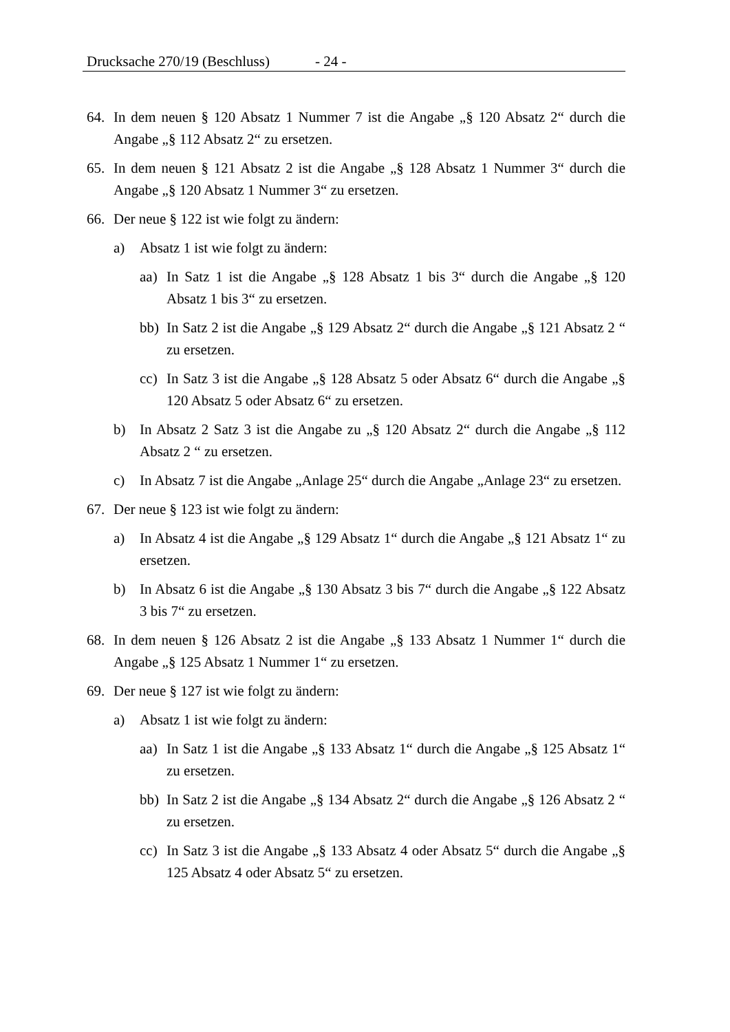Drucksache 270/19 (Beschluss) - 24 -
64. In dem neuen § 120 Absatz 1 Nummer 7 ist die Angabe „§ 120 Absatz 2“ durch die Angabe „§ 112 Absatz 2“ zu ersetzen.
65. In dem neuen § 121 Absatz 2 ist die Angabe „§ 128 Absatz 1 Nummer 3“ durch die Angabe „§ 120 Absatz 1 Nummer 3“ zu ersetzen.
66. Der neue § 122 ist wie folgt zu ändern:
a) Absatz 1 ist wie folgt zu ändern:
aa) In Satz 1 ist die Angabe „§ 128 Absatz 1 bis 3“ durch die Angabe „§ 120 Absatz 1 bis 3“ zu ersetzen.
bb) In Satz 2 ist die Angabe „§ 129 Absatz 2“ durch die Angabe „§ 121 Absatz 2 “ zu ersetzen.
cc) In Satz 3 ist die Angabe „§ 128 Absatz 5 oder Absatz 6“ durch die Angabe „§ 120 Absatz 5 oder Absatz 6“ zu ersetzen.
b) In Absatz 2 Satz 3 ist die Angabe zu „§ 120 Absatz 2“ durch die Angabe „§ 112 Absatz 2 “ zu ersetzen.
c) In Absatz 7 ist die Angabe „Anlage 25“ durch die Angabe „Anlage 23“ zu ersetzen.
67. Der neue § 123 ist wie folgt zu ändern:
a) In Absatz 4 ist die Angabe „§ 129 Absatz 1“ durch die Angabe „§ 121 Absatz 1“ zu ersetzen.
b) In Absatz 6 ist die Angabe „§ 130 Absatz 3 bis 7“ durch die Angabe „§ 122 Absatz 3 bis 7“ zu ersetzen.
68. In dem neuen § 126 Absatz 2 ist die Angabe „§ 133 Absatz 1 Nummer 1“ durch die Angabe „§ 125 Absatz 1 Nummer 1“ zu ersetzen.
69. Der neue § 127 ist wie folgt zu ändern:
a) Absatz 1 ist wie folgt zu ändern:
aa) In Satz 1 ist die Angabe „§ 133 Absatz 1“ durch die Angabe „§ 125 Absatz 1“ zu ersetzen.
bb) In Satz 2 ist die Angabe „§ 134 Absatz 2“ durch die Angabe „§ 126 Absatz 2 “ zu ersetzen.
cc) In Satz 3 ist die Angabe „§ 133 Absatz 4 oder Absatz 5“ durch die Angabe „§ 125 Absatz 4 oder Absatz 5“ zu ersetzen.